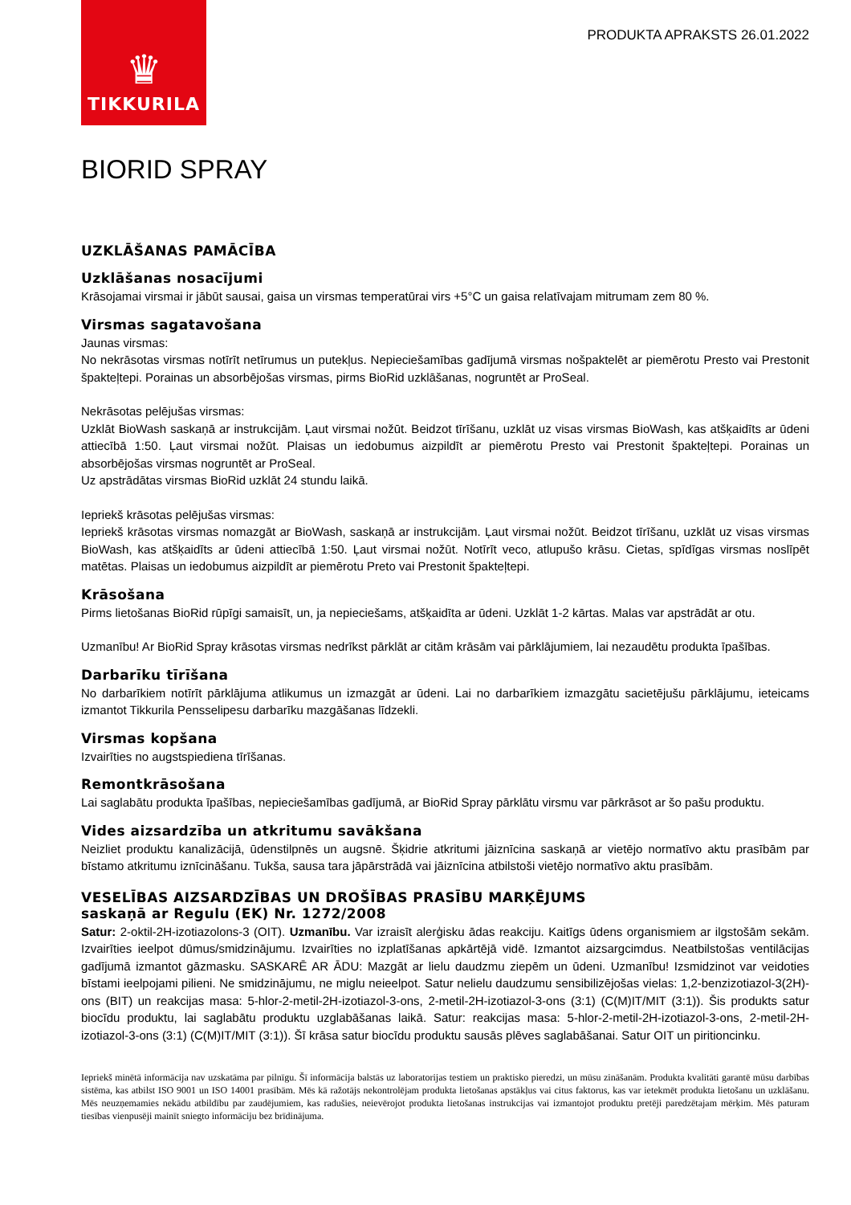♛
TIKKURILA
PRODUKTA APRAKSTS 26.01.2022
BIORID SPRAY
UZKLĀŠANAS PAMĀCĪBA
Uzklāšanas nosacījumi
Krāsojamai virsmai ir jābūt sausai, gaisa un virsmas temperatūrai virs +5°C un gaisa relatīvajam mitrumam zem 80 %.
Virsmas sagatavošana
Jaunas virsmas:
No nekrāsotas virsmas notīrīt netīrumus un putekļus. Nepieciešamības gadījumā virsmas nošpaktelēt ar piemērotu Presto vai Prestonit špakteļtepi. Porainas un absorbējošas virsmas, pirms BioRid uzklāšanas, nogruntēt ar ProSeal.
Nekrāsotas pelējušas virsmas:
Uzklāt BioWash saskaņā ar instrukcijām. Ļaut virsmai nožūt. Beidzot tīrīšanu, uzklāt uz visas virsmas BioWash, kas atšķaidīts ar ūdeni attiecībā 1:50. Ļaut virsmai nožūt. Plaisas un iedobumus aizpildīt ar piemērotu Presto vai Prestonit špakteļtepi. Porainas un absorbējošas virsmas nogruntēt ar ProSeal.
Uz apstrādātas virsmas BioRid uzklāt 24 stundu laikā.
Iepriekš krāsotas pelējušas virsmas:
Iepriekš krāsotas virsmas nomazgāt ar BioWash, saskaņā ar instrukcijām. Ļaut virsmai nožūt. Beidzot tīrīšanu, uzklāt uz visas virsmas BioWash, kas atšķaidīts ar ūdeni attiecībā 1:50. Ļaut virsmai nožūt. Notīrīt veco, atlupušo krāsu. Cietas, spīdīgas virsmas noslīpēt matētas. Plaisas un iedobumus aizpildīt ar piemērotu Preto vai Prestonit špakteļtepi.
Krāsošana
Pirms lietošanas BioRid rūpīgi samaisīt, un, ja nepieciešams, atšķaidīta ar ūdeni. Uzklāt 1-2 kārtas. Malas var apstrādāt ar otu.
Uzmanību! Ar BioRid Spray krāsotas virsmas nedrīkst pārklāt ar citām krāsām vai pārklājumiem, lai nezaudētu produkta īpašības.
Darbarīku tīrīšana
No darbarīkiem notīrīt pārklājuma atlikumus un izmazgāt ar ūdeni. Lai no darbarīkiem izmazgātu sacietējušu pārklājumu, ieteicams izmantot Tikkurila Pensselipesu darbarīku mazgāšanas līdzekli.
Virsmas kopšana
Izvairīties no augstspiediena tīrīšanas.
Remontkrāsošana
Lai saglabātu produkta īpašības, nepieciešamības gadījumā, ar BioRid Spray pārklātu virsmu var pārkrāsot ar šo pašu produktu.
Vides aizsardzība un atkritumu savākšana
Neizliet produktu kanalizācijā, ūdenstilpnēs un augsnē. Šķidrie atkritumi jāiznīcina saskaņā ar vietējo normatīvo aktu prasībām par bīstamo atkritumu iznīcināšanu. Tukša, sausa tara jāpārstrādā vai jāiznīcina atbilstoši vietējo normatīvo aktu prasībām.
VESELĪBAS AIZSARDZĪBAS UN DROŠĪBAS PRASĪBU MARĶĒJUMS
saskaņā ar Regulu (EK) Nr. 1272/2008
Satur: 2-oktil-2H-izotiazolons-3 (OIT). Uzmanību. Var izraisīt alerģisku ādas reakciju. Kaitīgs ūdens organismiem ar ilgstošām sekām. Izvairīties ieelpot dūmus/smidzinājumu. Izvairīties no izplatīšanas apkārtējā vidē. Izmantot aizsargcimdus. Neatbilstošas ventilācijas gadījumā izmantot gāzmasku. SASKARĒ AR ĀDU: Mazgāt ar lielu daudzmu ziepēm un ūdeni. Uzmanību! Izsmidzinot var veidoties bīstami ieelpojami pilieni. Ne smidzinājumu, ne miglu neieelpot. Satur nelielu daudzumu sensibilizējošas vielas: 1,2-benzizotiazol-3(2H)-ons (BIT) un reakcijas masa: 5-hlor-2-metil-2H-izotiazol-3-ons, 2-metil-2H-izotiazol-3-ons (3:1) (C(M)IT/MIT (3:1)). Šis produkts satur biocīdu produktu, lai saglabātu produktu uzglabāšanas laikā. Satur: reakcijas masa: 5-hlor-2-metil-2H-izotiazol-3-ons, 2-metil-2H-izotiazol-3-ons (3:1) (C(M)IT/MIT (3:1)). Šī krāsa satur biocīdu produktu sausās plēves saglabāšanai. Satur OIT un piritioncinku.
Iepriekš minētā informācija nav uzskatāma par pilnīgu. Šī informācija balstās uz laboratorijas testiem un praktisko pieredzi, un mūsu zināšanām. Produkta kvalitāti garantē mūsu darbības sistēma, kas atbilst ISO 9001 un ISO 14001 prasībām. Mēs kā ražotājs nekontrolējam produkta lietošanas apstākļus vai citus faktorus, kas var ietekmēt produkta lietošanu un uzklāšanu. Mēs neuzņemamies nekādu atbildību par zaudējumiem, kas radušies, neievērojot produkta lietošanas instrukcijas vai izmantojot produktu pretēji paredzētajam mērķim. Mēs paturam tiesības vienpusēji mainīt sniegto informāciju bez brīdinājuma.